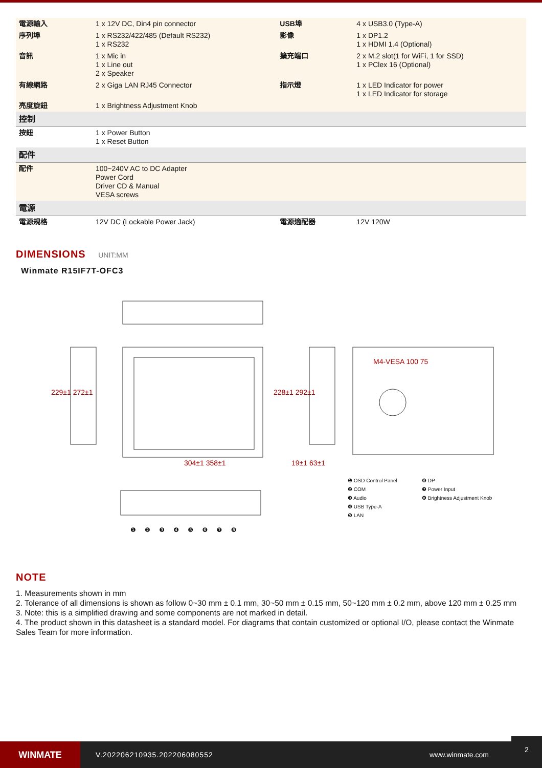| 電源輸入 | 1 x 12V DC, Din4 pin connector | USB埠 | 4 x USB3.0 (Type-A) |
| 序列埠 | 1 x RS232/422/485 (Default RS232) 1 x RS232 | 影像 | 1 x DP1.2 1 x HDMI 1.4 (Optional) |
| 音訊 | 1 x Mic in 1 x Line out 2 x Speaker | 擴充端口 | 2 x M.2 slot(1 for WiFi, 1 for SSD) 1 x PClex 16 (Optional) |
| 有線網路 | 2 x Giga LAN RJ45 Connector | 指示燈 | 1 x LED Indicator for power 1 x LED Indicator for storage |
| 亮度旋鈕 | 1 x Brightness Adjustment Knob | | |
| 控制 | | | |
| 按鈕 | 1 x Power Button 1 x Reset Button | | |
| 配件 | | | |
| 配件 | 100~240V AC to DC Adapter Power Cord Driver CD & Manual VESA screws | | |
| 電源 | | | |
| 電源規格 | 12V DC (Lockable Power Jack) | 電源適配器 | 12V 120W |
DIMENSIONS UNIT:MM
Winmate R15IF7T-OFC3
304±1 358±1
229±1 272±1 228±1 292±1
19±1 63±1
M4-VESA 100 75
❶ OSD Control Panel
❷ COM
❸ Audio
❹ USB Type-A
❺ LAN
❻ DP
❼ Power Input
❽ Brightness Adjustment Knob
❶ ❷ ❸ ❹ ❺ ❻ ❼ ❽
NOTE
1. Measurements shown in mm
2. Tolerance of all dimensions is shown as follow 0~30 mm ± 0.1 mm, 30~50 mm ± 0.15 mm, 50~120 mm ± 0.2 mm, above 120 mm ± 0.25 mm
3. Note: this is a simplified drawing and some components are not marked in detail.
4. The product shown in this datasheet is a standard model. For diagrams that contain customized or optional I/O, please contact the Winmate Sales Team for more information.
WINMATE
V.202206210935.202206080552 www.winmate.com
2